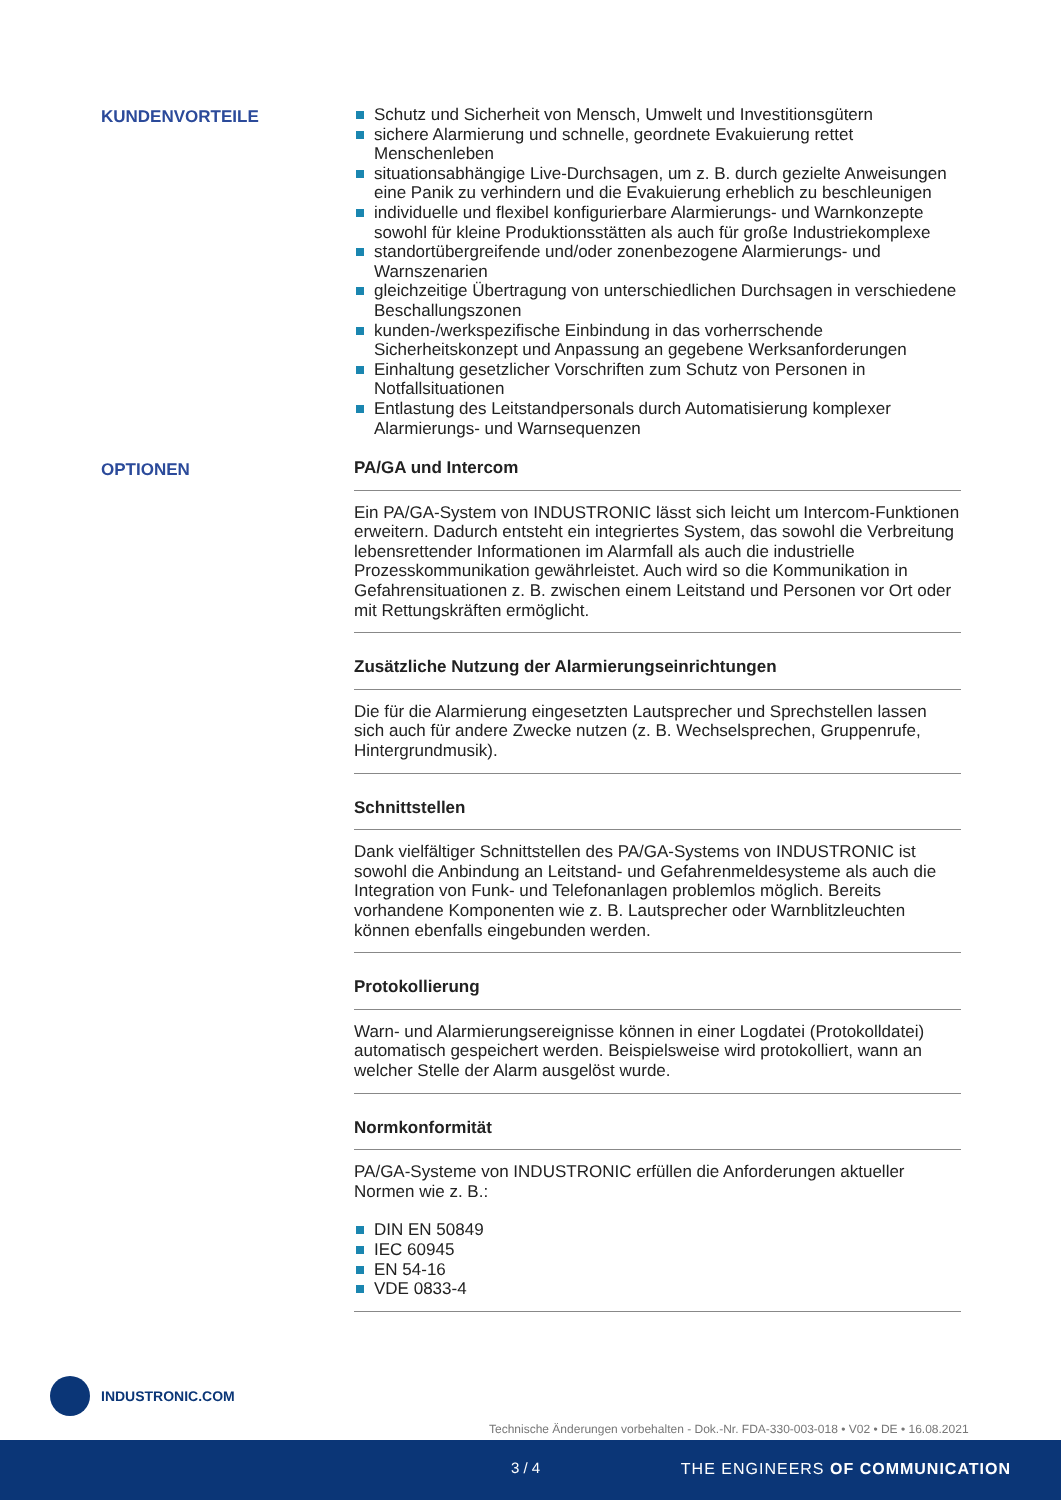KUNDENVORTEILE
Schutz und Sicherheit von Mensch, Umwelt und Investitionsgütern
sichere Alarmierung und schnelle, geordnete Evakuierung rettet Menschenleben
situationsabhängige Live-Durchsagen, um z. B. durch gezielte Anweisungen eine Panik zu verhindern und die Evakuierung erheblich zu beschleunigen
individuelle und flexibel konfigurierbare Alarmierungs- und Warnkonzepte sowohl für kleine Produktionsstätten als auch für große Industriekomplexe
standortübergreifende und/oder zonenbezogene Alarmierungs- und Warnszenarien
gleichzeitige Übertragung von unterschiedlichen Durchsagen in verschiedene Beschallungszonen
kunden-/werkspezifische Einbindung in das vorherrschende Sicherheitskonzept und Anpassung an gegebene Werksanforderungen
Einhaltung gesetzlicher Vorschriften zum Schutz von Personen in Notfallsituationen
Entlastung des Leitstandpersonals durch Automatisierung komplexer Alarmierungs- und Warnsequenzen
OPTIONEN
PA/GA und Intercom
Ein PA/GA-System von INDUSTRONIC lässt sich leicht um Intercom-Funktionen erweitern. Dadurch entsteht ein integriertes System, das sowohl die Verbreitung lebensrettender Informationen im Alarmfall als auch die industrielle Prozesskommunikation gewährleistet. Auch wird so die Kommunikation in Gefahrensituationen z. B. zwischen einem Leitstand und Personen vor Ort oder mit Rettungskräften ermöglicht.
Zusätzliche Nutzung der Alarmierungseinrichtungen
Die für die Alarmierung eingesetzten Lautsprecher und Sprechstellen lassen sich auch für andere Zwecke nutzen (z. B. Wechselsprechen, Gruppenrufe, Hintergrundmusik).
Schnittstellen
Dank vielfältiger Schnittstellen des PA/GA-Systems von INDUSTRONIC ist sowohl die Anbindung an Leitstand- und Gefahrenmeldesysteme als auch die Integration von Funk- und Telefonanlagen problemlos möglich. Bereits vorhandene Komponenten wie z. B. Lautsprecher oder Warnblitzleuchten können ebenfalls eingebunden werden.
Protokollierung
Warn- und Alarmierungsereignisse können in einer Logdatei (Protokolldatei) automatisch gespeichert werden. Beispielsweise wird protokolliert, wann an welcher Stelle der Alarm ausgelöst wurde.
Normkonformität
PA/GA-Systeme von INDUSTRONIC erfüllen die Anforderungen aktueller Normen wie z. B.:
DIN EN 50849
IEC 60945
EN 54-16
VDE 0833-4
INDUSTRONIC.COM
Technische Änderungen vorbehalten - Dok.-Nr. FDA-330-003-018 • V02 • DE • 16.08.2021
3 / 4 THE ENGINEERS OF COMMUNICATION